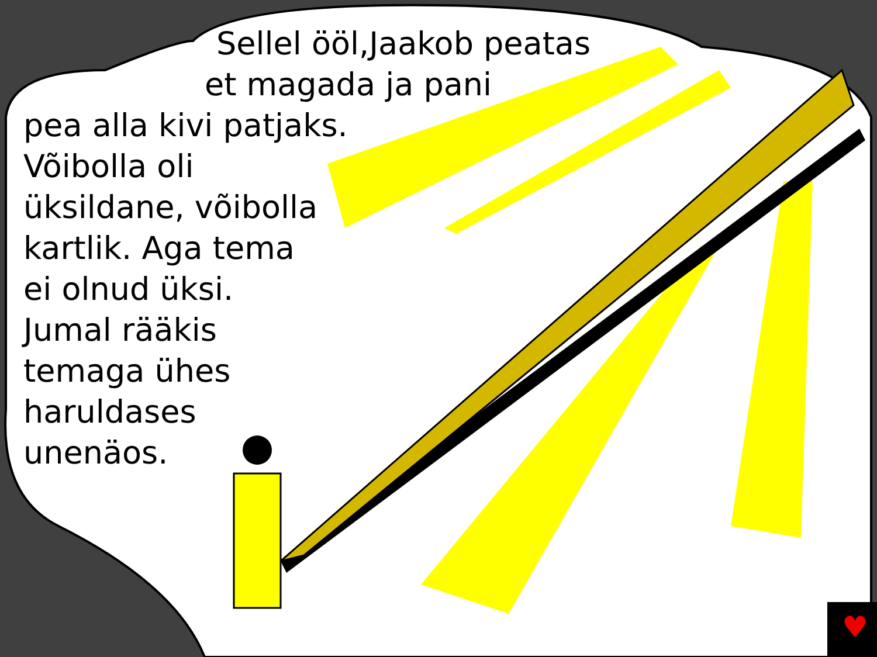♥
Sellel ööl,Jaakob peatas
et magada ja pani
pea alla kivi patjaks.
Võibolla oli
üksildane, võibolla
kartlik. Aga tema
ei olnud üksi.
Jumal rääkis
temaga ühes
haruldases
unenäos.